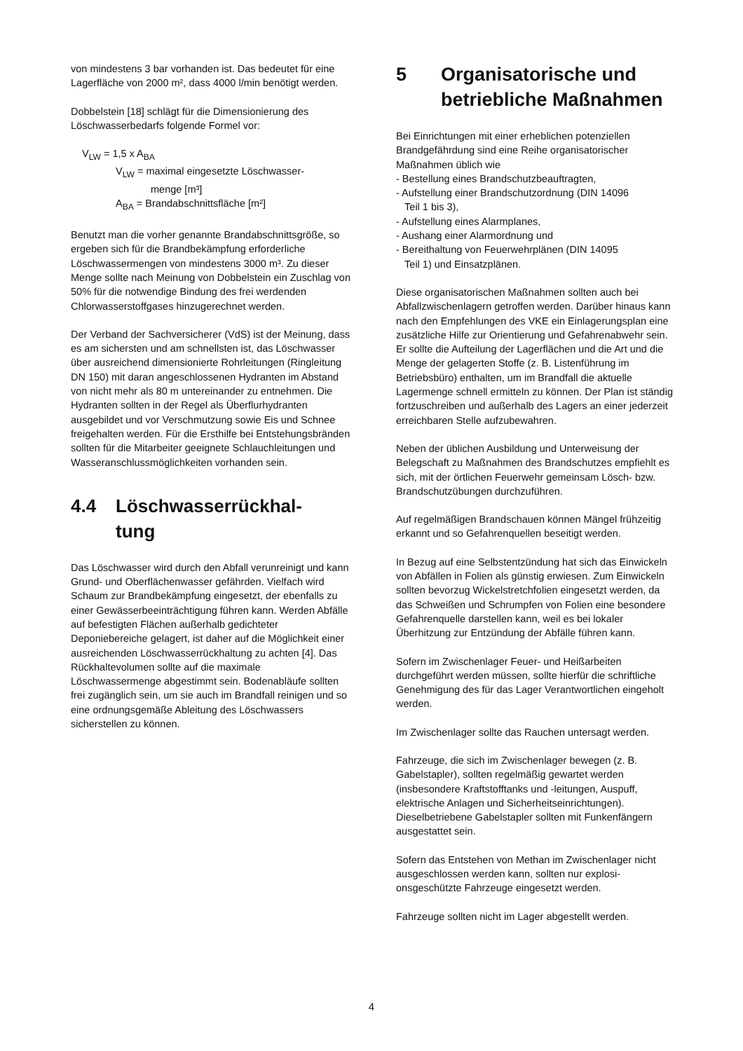von mindestens 3 bar vorhanden ist. Das bedeutet für eine Lagerfläche von 2000 m², dass 4000 l/min benötigt werden.
Dobbelstein [18] schlägt für die Dimensionierung des Löschwasserbedarfs folgende Formel vor:
V<sub>LW</sub> = 1,5 x A<sub>BA</sub>
V<sub>LW</sub> = maximal eingesetzte Löschwasser-
menge [m³]
A<sub>BA</sub> = Brandabschnittsfläche [m²]
Benutzt man die vorher genannte Brandabschnittsgrö­ße, so ergeben sich für die Brandbekämpfung erforder­liche Löschwassermengen von mindestens 3000 m³. Zu dieser Menge sollte nach Meinung von Dobbelstein ein Zuschlag von 50% für die notwendige Bindung des frei werdenden Chlorwasserstoffgases hinzugerechnet werden.
Der Verband der Sachversicherer (VdS) ist der Mei­nung, dass es am sichersten und am schnellsten ist, das Löschwasser über ausreichend dimensionierte Rohrleitungen (Ringleitung DN 150) mit daran ange­schlossenen Hydranten im Abstand von nicht mehr als 80 m untereinander zu entnehmen. Die Hydranten soll­ten in der Regel als Überflurhydranten ausgebildet und vor Verschmutzung sowie Eis und Schnee freigehalten werden. Für die Ersthilfe bei Entstehungsbränden soll­ten für die Mitarbeiter geeignete Schlauchleitungen und Wasseranschlussmöglichkeiten vorhanden sein.
4.4 Löschwasserrückhal-
tung
Das Löschwasser wird durch den Abfall verunreinigt und kann Grund- und Oberflächenwasser gefährden. Vielfach wird Schaum zur Brandbekämpfung eingesetzt, der ebenfalls zu einer Gewässerbeeinträchtigung führen kann. Werden Abfälle auf befestigten Flächen außer­halb gedichteter Deponiebereiche gelagert, ist daher auf die Möglichkeit einer ausreichenden Löschwasser­rückhaltung zu achten [4]. Das Rückhaltevolumen sollte auf die maximale Löschwassermenge abgestimmt sein. Bodenabläufe sollten frei zugänglich sein, um sie auch im Brandfall reinigen und so eine ordnungsgemä­ße Ableitung des Löschwassers sicherstellen zu kön­nen.
5 Organisatorische und betriebliche Maßnahmen
Bei Einrichtungen mit einer erheblichen potenziellen Brandgefährdung sind eine Reihe organisatorischer Maßnahmen üblich wie
- Bestellung eines Brandschutzbeauftragten,
- Aufstellung einer Brandschutzordnung (DIN 14096
Teil 1 bis 3),
- Aufstellung eines Alarmplanes,
- Aushang einer Alarmordnung und
- Bereithaltung von Feuerwehrplänen (DIN 14095
Teil 1) und Einsatzplänen.
Diese organisatorischen Maßnahmen sollten auch bei Abfallzwischenlagern getroffen werden. Darüber hinaus kann nach den Empfehlungen des VKE ein Einlage­rungsplan eine zusätzliche Hilfe zur Orientierung und Gefahrenabwehr sein. Er sollte die Aufteilung der La­gerflächen und die Art und die Menge der gelagerten Stoffe (z. B. Listenführung im Betriebsbüro) enthalten, um im Brandfall die aktuelle Lagermenge schnell ermit­teln zu können. Der Plan ist ständig fortzuschreiben und außerhalb des Lagers an einer jederzeit erreichbaren Stelle aufzubewahren.
Neben der üblichen Ausbildung und Unterweisung der Belegschaft zu Maßnahmen des Brandschutzes emp­fiehlt es sich, mit der örtlichen Feuerwehr gemeinsam Lösch- bzw. Brandschutzübungen durchzuführen.
Auf regelmäßigen Brandschauen können Mängel früh­zeitig erkannt und so Gefahrenquellen beseitigt werden.
In Bezug auf eine Selbstentzündung hat sich das Einwi­ckeln von Abfällen in Folien als günstig erwiesen. Zum Einwickeln sollten bevorzug Wickelstretchfolien einge­setzt werden, da das Schweißen und Schrumpfen von Folien eine besondere Gefahrenquelle darstellen kann, weil es bei lokaler Überhitzung zur Entzündung der Abfälle führen kann.
Sofern im Zwischenlager Feuer- und Heißarbeiten durchgeführt werden müssen, sollte hierfür die schriftli­che Genehmigung des für das Lager Verantwortlichen eingeholt werden.
Im Zwischenlager sollte das Rauchen untersagt werden.
Fahrzeuge, die sich im Zwischenlager bewegen (z. B. Gabelstapler), sollten regelmäßig gewartet werden (insbesondere Kraftstofftanks und -leitungen, Auspuff, elektrische Anlagen und Sicherheitseinrichtungen). Dieselbetriebene Gabelstapler sollten mit Funkenfän­gern ausgestattet sein.
Sofern das Entstehen von Methan im Zwischenlager nicht ausgeschlossen werden kann, sollten nur explosi­onsgeschützte Fahrzeuge eingesetzt werden.
Fahrzeuge sollten nicht im Lager abgestellt werden.
4